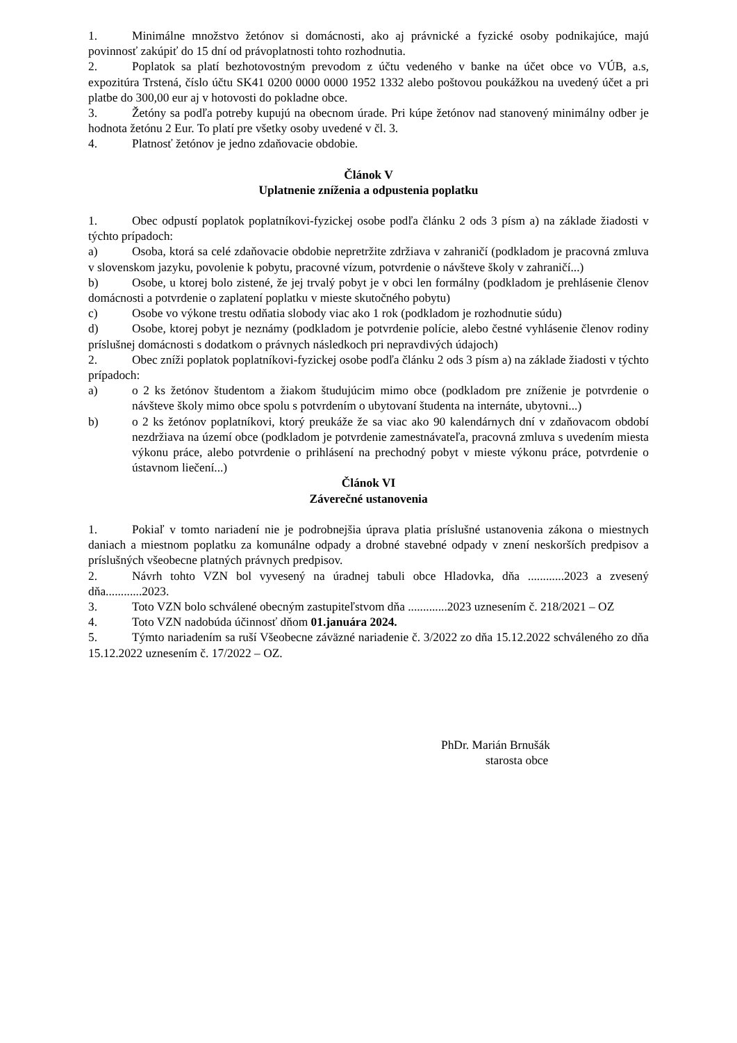1. Minimálne množstvo žetónov si domácnosti, ako aj právnické a fyzické osoby podnikajúce, majú povinnosť zakúpiť do 15 dní od právoplatnosti tohto rozhodnutia.
2. Poplatok sa platí bezhotovostným prevodom z účtu vedeného v banke na účet obce vo VÚB, a.s, expozitúra Trstená, číslo účtu SK41 0200 0000 0000 1952 1332 alebo poštovou poukážkou na uvedený účet a pri platbe do 300,00 eur aj v hotovosti do pokladne obce.
3. Žetóny sa podľa potreby kupujú na obecnom úrade. Pri kúpe žetónov nad stanovený minimálny odber je hodnota žetónu 2 Eur. To platí pre všetky osoby uvedené v čl. 3.
4. Platnosť žetónov je jedno zdaňovacie obdobie.
Článok V
Uplatnenie zníženia a odpustenia poplatku
1. Obec odpustí poplatok poplatníkovi-fyzickej osobe podľa článku 2 ods 3 písm a) na základe žiadosti v týchto prípadoch:
a) Osoba, ktorá sa celé zdaňovacie obdobie nepretržite zdržiava v zahraničí (podkladom je pracovná zmluva v slovenskom jazyku, povolenie k pobytu, pracovné vízum, potvrdenie o návšteve školy v zahraničí...)
b) Osobe, u ktorej bolo zistené, že jej trvalý pobyt je v obci len formálny (podkladom je prehlásenie členov domácnosti a potvrdenie o zaplatení poplatku v mieste skutočného pobytu)
c) Osobe vo výkone trestu odňatia slobody viac ako 1 rok (podkladom je rozhodnutie súdu)
d) Osobe, ktorej pobyt je neznámy (podkladom je potvrdenie polície, alebo čestné vyhlásenie členov rodiny príslušnej domácnosti s dodatkom o právnych následkoch pri nepravdivých údajoch)
2. Obec zníži poplatok poplatníkovi-fyzickej osobe podľa článku 2 ods 3 písm a) na základe žiadosti v týchto prípadoch:
a) o 2 ks žetónov študentom a žiakom študujúcim mimo obce (podkladom pre zníženie je potvrdenie o návšteve školy mimo obce spolu s potvrdením o ubytovaní študenta na internáte, ubytovni...)
b) o 2 ks žetónov poplatníkovi, ktorý preukáže že sa viac ako 90 kalendárnych dní v zdaňovacom období nezdržiava na území obce (podkladom je potvrdenie zamestnávateľa, pracovná zmluva s uvedením miesta výkonu práce, alebo potvrdenie o prihlásení na prechodný pobyt v mieste výkonu práce, potvrdenie o ústavnom liečení...)
Článok VI
Záverečné ustanovenia
1. Pokiaľ v tomto nariadení nie je podrobnejšia úprava platia príslušné ustanovenia zákona o miestnych daniach a miestnom poplatku za komunálne odpady a drobné stavebné odpady v znení neskorších predpisov a príslušných všeobecne platných právnych predpisov.
2. Návrh tohto VZN bol vyvesený na úradnej tabuli obce Hladovka, dňa ............2023 a zvesený dňa............2023.
3. Toto VZN bolo schválené obecným zastupiteľstvom dňa .............2023 uznesením č. 218/2021 – OZ
4. Toto VZN nadobúda účinnosť dňom 01.januára 2024.
5. Týmto nariadením sa ruší Všeobecne záväzné nariadenie č. 3/2022 zo dňa 15.12.2022 schváleného zo dňa 15.12.2022 uznesením č. 17/2022 – OZ.
PhDr. Marián Brnušák
starosta obce